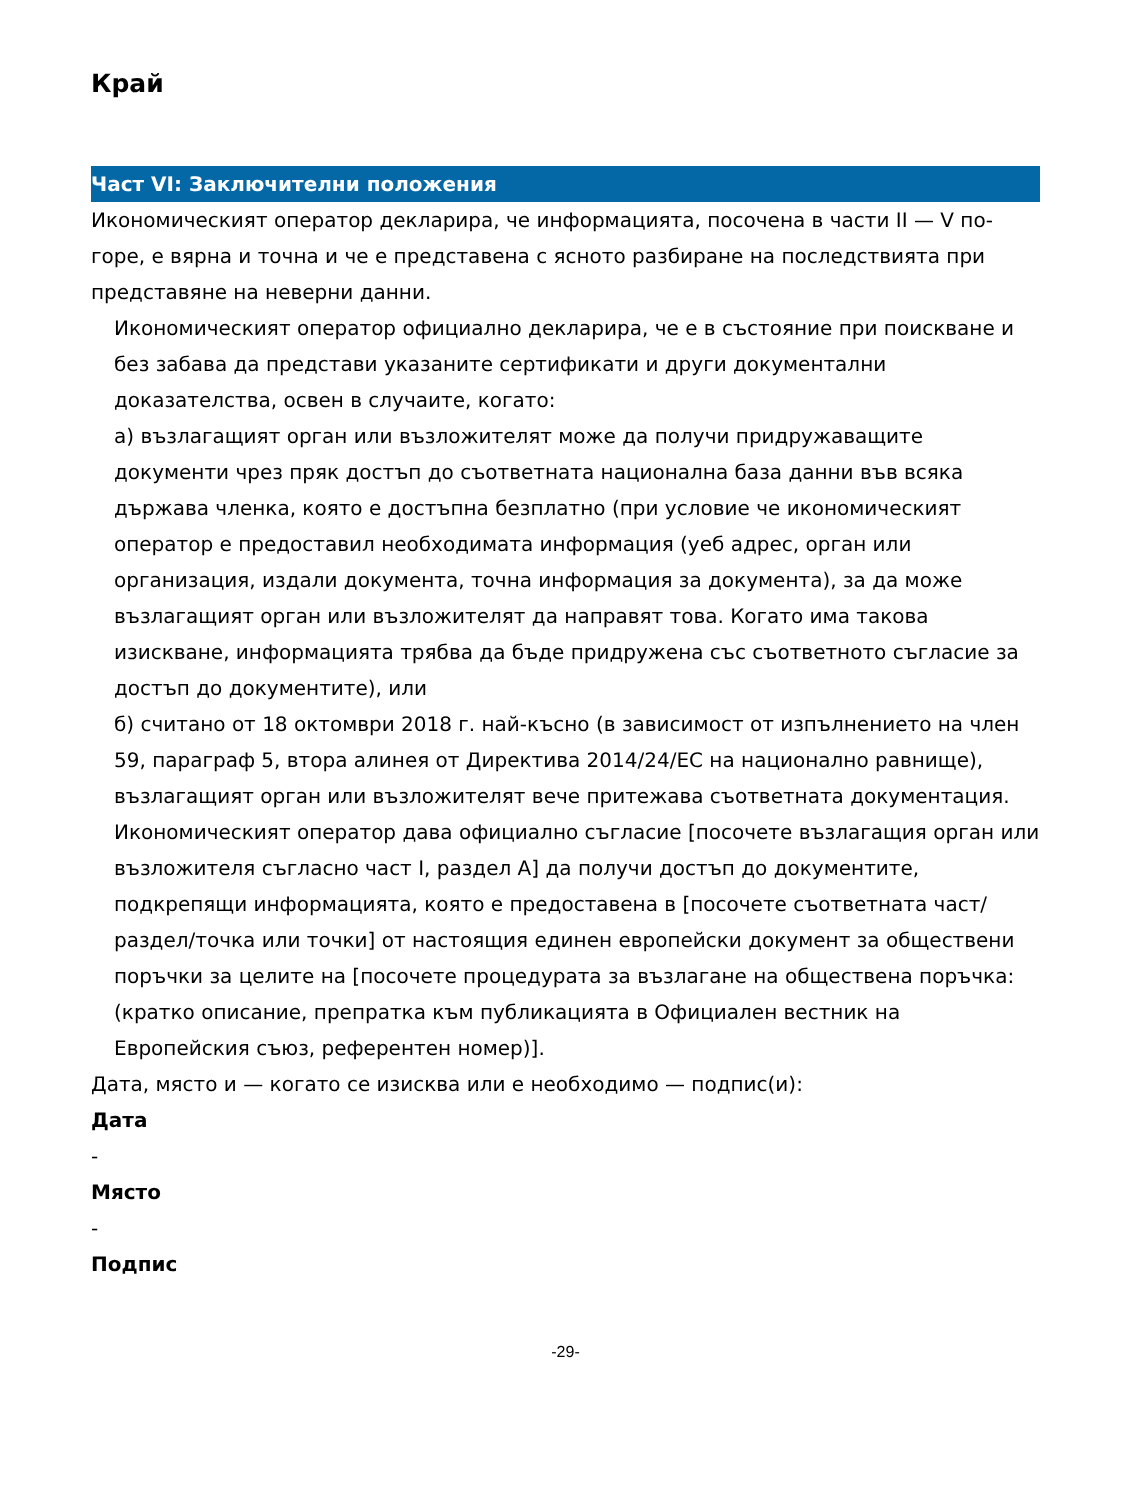Край
Част VI: Заключителни положения
Икономическият оператор декларира, че информацията, посочена в части II — V по-горе, е вярна и точна и че е представена с ясното разбиране на последствията при представяне на неверни данни.
Икономическият оператор официално декларира, че е в състояние при поискване и без забава да представи указаните сертификати и други документални доказателства, освен в случаите, когато:
а) възлагащият орган или възложителят може да получи придружаващите документи чрез пряк достъп до съответната национална база данни във всяка държава членка, която е достъпна безплатно (при условие че икономическият оператор е предоставил необходимата информация (уеб адрес, орган или организация, издали документа, точна информация за документа), за да може възлагащият орган или възложителят да направят това. Когато има такова изискване, информацията трябва да бъде придружена със съответното съгласие за достъп до документите), или
б) считано от 18 октомври 2018 г. най-късно (в зависимост от изпълнението на член 59, параграф 5, втора алинея от Директива 2014/24/ЕС на национално равнище), възлагащият орган или възложителят вече притежава съответната документация.
Икономическият оператор дава официално съгласие [посочете възлагащия орган или възложителя съгласно част I, раздел A] да получи достъп до документите, подкрепящи информацията, която е предоставена в [посочете съответната част/раздел/точка или точки] от настоящия единен европейски документ за обществени поръчки за целите на [посочете процедурата за възлагане на обществена поръчка: (кратко описание, препратка към публикацията в Официален вестник на Европейския съюз, референтен номер)].
Дата, място и — когато се изисква или е необходимо — подпис(и):
Дата
-
Място
-
Подпис
-29-